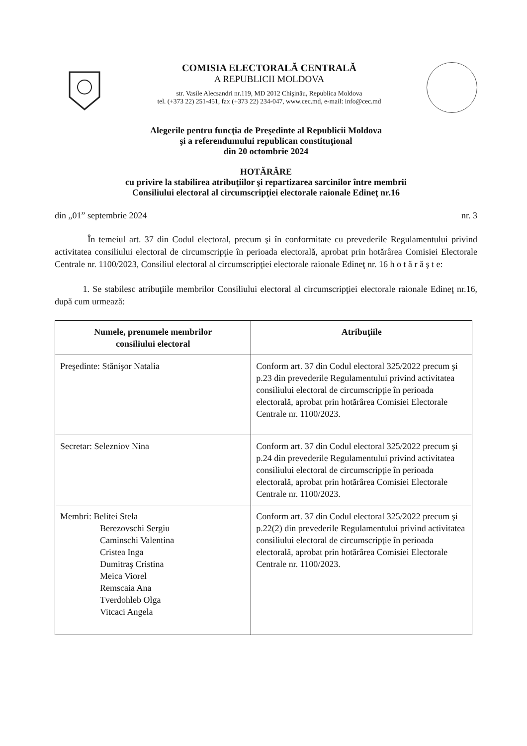COMISIA ELECTORALĂ CENTRALĂ
A REPUBLICII MOLDOVA
str. Vasile Alecsandri nr.119, MD 2012 Chişinău, Republica Moldova
tel. (+373 22) 251-451, fax (+373 22) 234-047, www.cec.md, e-mail: info@cec.md
Alegerile pentru funcţia de Preşedinte al Republicii Moldova
şi a referendumului republican constituţional
din 20 octombrie 2024
HOTĂRÂRE
cu privire la stabilirea atribuţiilor şi repartizarea sarcinilor între membrii
Consiliului electoral al circumscripţiei electorale raionale Edineţ nr.16
din „01” septembrie 2024 nr. 3
În temeiul art. 37 din Codul electoral, precum şi în conformitate cu prevederile Regulamentului privind activitatea consiliului electoral de circumscripţie în perioada electorală, aprobat prin hotărârea Comisiei Electorale Centrale nr. 1100/2023, Consiliul electoral al circumscripţiei electorale raionale Edineţ nr. 16 h o t ă r ă ş t e:
1. Se stabilesc atribuţiile membrilor Consiliului electoral al circumscripţiei electorale raionale Edineţ nr.16, după cum urmează:
| Numele, prenumele membrilor consiliului electoral | Atribuţiile |
| --- | --- |
| Preşedinte: Stănişor Natalia | Conform art. 37 din Codul electoral 325/2022 precum şi p.23 din prevederile Regulamentului privind activitatea consiliului electoral de circumscripţie în perioada electorală, aprobat prin hotărârea Comisiei Electorale Centrale nr. 1100/2023. |
| Secretar: Selezniov Nina | Conform art. 37 din Codul electoral 325/2022 precum şi p.24 din prevederile Regulamentului privind activitatea consiliului electoral de circumscripţie în perioada electorală, aprobat prin hotărârea Comisiei Electorale Centrale nr. 1100/2023. |
| Membri: Belitei Stela Berezovschi Sergiu Caminschi Valentina Cristea Inga Dumitraş Cristina Meica Viorel Remscaia Ana Tverdohleb Olga Vitcaci Angela | Conform art. 37 din Codul electoral 325/2022 precum şi p.22(2) din prevederile Regulamentului privind activitatea consiliului electoral de circumscripţie în perioada electorală, aprobat prin hotărârea Comisiei Electorale Centrale nr. 1100/2023. |